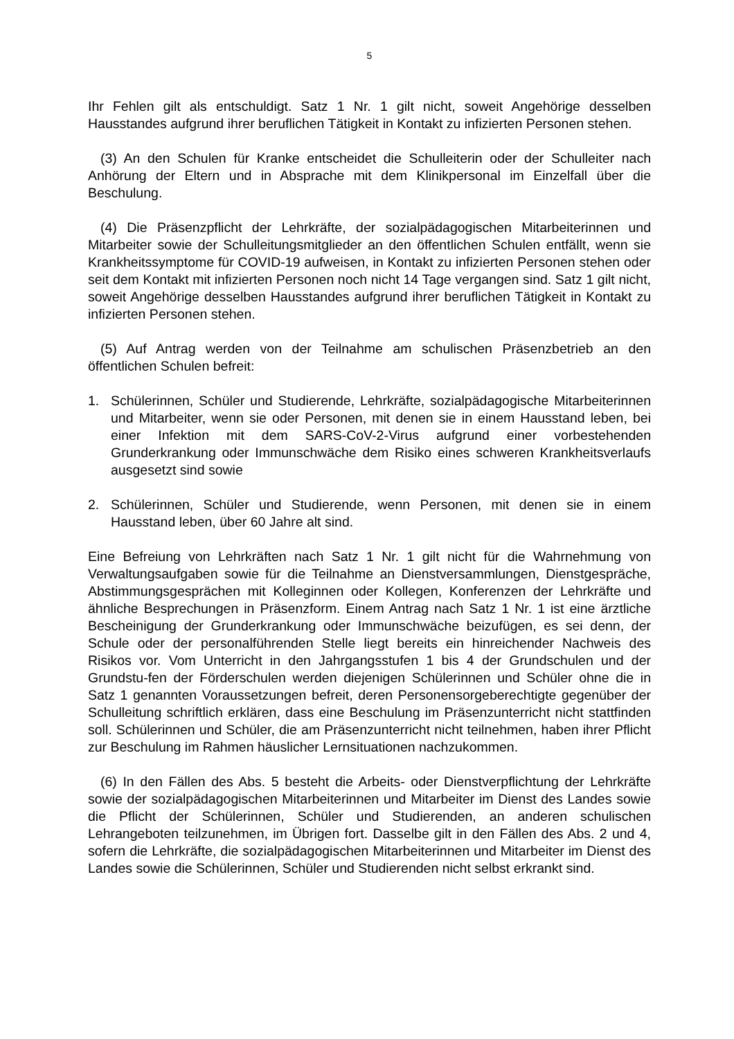5
Ihr Fehlen gilt als entschuldigt. Satz 1 Nr. 1 gilt nicht, soweit Angehörige desselben Hausstandes aufgrund ihrer beruflichen Tätigkeit in Kontakt zu infizierten Personen stehen.
(3) An den Schulen für Kranke entscheidet die Schulleiterin oder der Schulleiter nach Anhörung der Eltern und in Absprache mit dem Klinikpersonal im Einzelfall über die Beschulung.
(4) Die Präsenzpflicht der Lehrkräfte, der sozialpädagogischen Mitarbeiterinnen und Mitarbeiter sowie der Schulleitungsmitglieder an den öffentlichen Schulen entfällt, wenn sie Krankheitssymptome für COVID-19 aufweisen, in Kontakt zu infizierten Personen stehen oder seit dem Kontakt mit infizierten Personen noch nicht 14 Tage vergangen sind. Satz 1 gilt nicht, soweit Angehörige desselben Hausstandes aufgrund ihrer beruflichen Tätigkeit in Kontakt zu infizierten Personen stehen.
(5) Auf Antrag werden von der Teilnahme am schulischen Präsenzbetrieb an den öffentlichen Schulen befreit:
1. Schülerinnen, Schüler und Studierende, Lehrkräfte, sozialpädagogische Mitarbeiterinnen und Mitarbeiter, wenn sie oder Personen, mit denen sie in einem Hausstand leben, bei einer Infektion mit dem SARS-CoV-2-Virus aufgrund einer vorbestehenden Grunderkrankung oder Immunschwäche dem Risiko eines schweren Krankheitsverlaufs ausgesetzt sind sowie
2. Schülerinnen, Schüler und Studierende, wenn Personen, mit denen sie in einem Hausstand leben, über 60 Jahre alt sind.
Eine Befreiung von Lehrkräften nach Satz 1 Nr. 1 gilt nicht für die Wahrnehmung von Verwaltungsaufgaben sowie für die Teilnahme an Dienstversammlungen, Dienstgespräche, Abstimmungsgesprächen mit Kolleginnen oder Kollegen, Konferenzen der Lehrkräfte und ähnliche Besprechungen in Präsenzform. Einem Antrag nach Satz 1 Nr. 1 ist eine ärztliche Bescheinigung der Grunderkrankung oder Immunschwäche beizufügen, es sei denn, der Schule oder der personalführenden Stelle liegt bereits ein hinreichender Nachweis des Risikos vor. Vom Unterricht in den Jahrgangsstufen 1 bis 4 der Grundschulen und der Grundstu-fen der Förderschulen werden diejenigen Schülerinnen und Schüler ohne die in Satz 1 genannten Voraussetzungen befreit, deren Personensorgeberechtigte gegenüber der Schulleitung schriftlich erklären, dass eine Beschulung im Präsenzunterricht nicht stattfinden soll. Schülerinnen und Schüler, die am Präsenzunterricht nicht teilnehmen, haben ihrer Pflicht zur Beschulung im Rahmen häuslicher Lernsituationen nachzukommen.
(6) In den Fällen des Abs. 5 besteht die Arbeits- oder Dienstverpflichtung der Lehrkräfte sowie der sozialpädagogischen Mitarbeiterinnen und Mitarbeiter im Dienst des Landes sowie die Pflicht der Schülerinnen, Schüler und Studierenden, an anderen schulischen Lehrangeboten teilzunehmen, im Übrigen fort. Dasselbe gilt in den Fällen des Abs. 2 und 4, sofern die Lehrkräfte, die sozialpädagogischen Mitarbeiterinnen und Mitarbeiter im Dienst des Landes sowie die Schülerinnen, Schüler und Studierenden nicht selbst erkrankt sind.